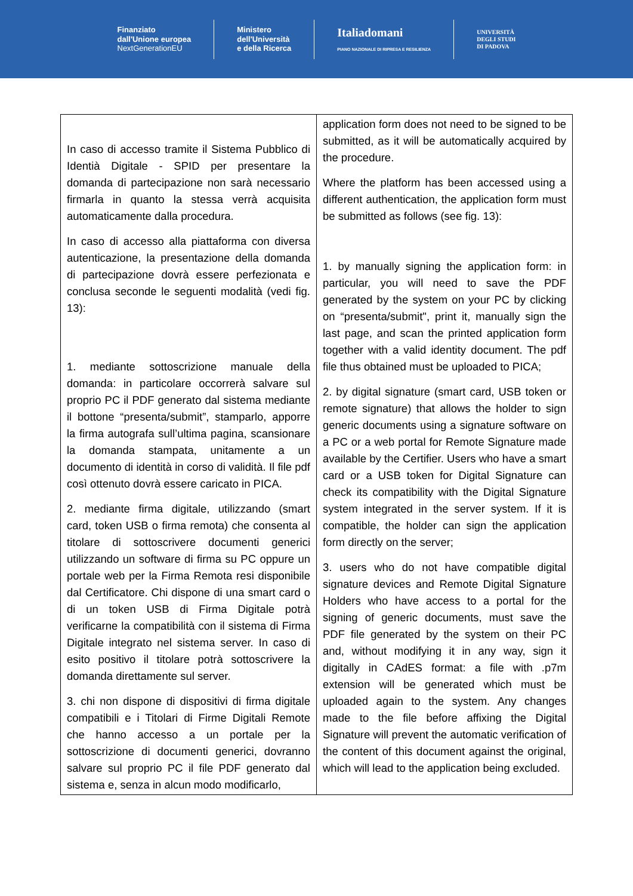Finanziato
dall'Unione europea
NextGenerationEU
Ministero
dell'Università
e della Ricerca
Italiadomani
PIANO NAZIONALE DI RIPRESA E RESILIENZA
UNIVERSITÀ
DEGLI STUDI
DI PADOVA
| In caso di accesso tramite il Sistema Pubblico di Identià Digitale - SPID per presentare la domanda di partecipazione non sarà necessario firmarla in quanto la stessa verrà acquisita automaticamente dalla procedura. In caso di accesso alla piattaforma con diversa autenticazione, la presentazione della domanda di partecipazione dovrà essere perfezionata e conclusa seconde le seguenti modalità (vedi fig. 13): 1. mediante sottoscrizione manuale della domanda: in particolare occorrerà salvare sul proprio PC il PDF generato dal sistema mediante il bottone “presenta/submit”, stamparlo, apporre la firma autografa sull’ultima pagina, scansionare la domanda stampata, unitamente a un documento di identità in corso di validità. Il file pdf così ottenuto dovrà essere caricato in PICA. 2. mediante firma digitale, utilizzando (smart card, token USB o firma remota) che consenta al titolare di sottoscrivere documenti generici utilizzando un software di firma su PC oppure un portale web per la Firma Remota resi disponibile dal Certificatore. Chi dispone di una smart card o di un token USB di Firma Digitale potrà verificarne la compatibilità con il sistema di Firma Digitale integrato nel sistema server. In caso di esito positivo il titolare potrà sottoscrivere la domanda direttamente sul server. 3. chi non dispone di dispositivi di firma digitale compatibili e i Titolari di Firme Digitali Remote che hanno accesso a un portale per la sottoscrizione di documenti generici, dovranno salvare sul proprio PC il file PDF generato dal sistema e, senza in alcun modo modificarlo, | application form does not need to be signed to be submitted, as it will be automatically acquired by the procedure. Where the platform has been accessed using a different authentication, the application form must be submitted as follows (see fig. 13): 1. by manually signing the application form: in particular, you will need to save the PDF generated by the system on your PC by clicking on “presenta/submit", print it, manually sign the last page, and scan the printed application form together with a valid identity document. The pdf file thus obtained must be uploaded to PICA; 2. by digital signature (smart card, USB token or remote signature) that allows the holder to sign generic documents using a signature software on a PC or a web portal for Remote Signature made available by the Certifier. Users who have a smart card or a USB token for Digital Signature can check its compatibility with the Digital Signature system integrated in the server system. If it is compatible, the holder can sign the application form directly on the server; 3. users who do not have compatible digital signature devices and Remote Digital Signature Holders who have access to a portal for the signing of generic documents, must save the PDF file generated by the system on their PC and, without modifying it in any way, sign it digitally in CAdES format: a file with .p7m extension will be generated which must be uploaded again to the system. Any changes made to the file before affixing the Digital Signature will prevent the automatic verification of the content of this document against the original, which will lead to the application being excluded. |